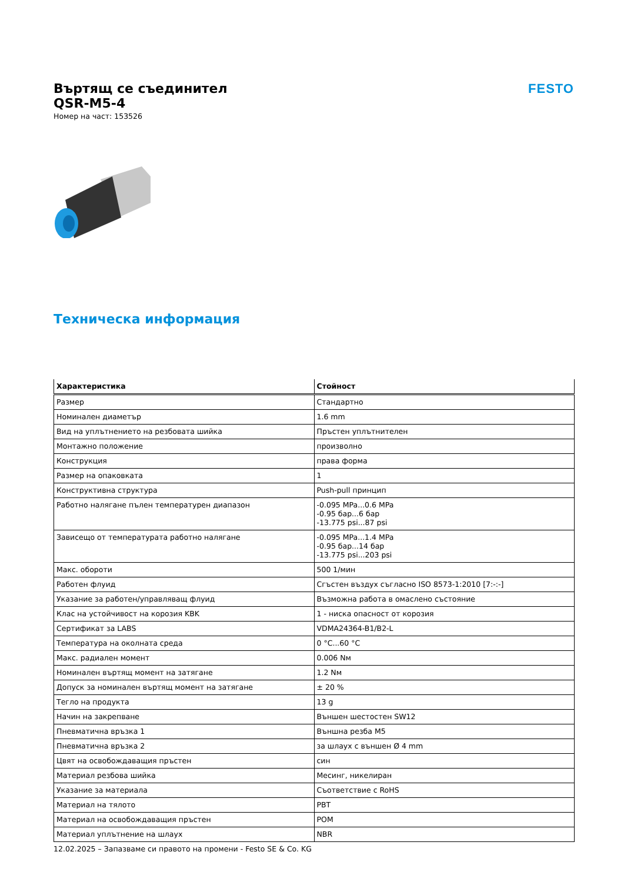Въртящ се съединител
QSR-M5-4
Номер на част: 153526
FESTO
Техническа информация
| Характеристика | Стойност |
| --- | --- |
| Размер | Стандартно |
| Номинален диаметър | 1.6 mm |
| Вид на уплътнението на резбовата шийка | Пръстен уплътнителен |
| Монтажно положение | произволно |
| Конструкция | права форма |
| Размер на опаковката | 1 |
| Конструктивна структура | Push-pull принцип |
| Работно налягане пълен температурен диапазон | -0.095 MPa...0.6 MPa -0.95 бар...6 бар -13.775 psi...87 psi |
| Зависещо от температурата работно налягане | -0.095 MPa...1.4 MPa -0.95 бар...14 бар -13.775 psi...203 psi |
| Макс. обороти | 500 1/мин |
| Работен флуид | Сгъстен въздух съгласно ISO 8573-1:2010 [7:-:-] |
| Указание за работен/управляващ флуид | Възможна работа в омаслено състояние |
| Клас на устойчивост на корозия KBK | 1 - ниска опасност от корозия |
| Сертификат за LABS | VDMA24364-B1/B2-L |
| Температура на околната среда | 0 °C...60 °C |
| Макс. радиален момент | 0.006 Nм |
| Номинален въртящ момент на затягане | 1.2 Nм |
| Допуск за номинален въртящ момент на затягане | ± 20 % |
| Тегло на продукта | 13 g |
| Начин на закрепване | Външен шестостен SW12 |
| Пневматична връзка 1 | Външна резба M5 |
| Пневматична връзка 2 | за шлаух с външен Ø 4 mm |
| Цвят на освобождаващия пръстен | син |
| Материал резбова шийка | Месинг, никелиран |
| Указание за материала | Съответствие с RoHS |
| Материал на тялото | PBT |
| Материал на освобождаващия пръстен | POM |
| Материал уплътнение на шлаух | NBR |
12.02.2025 – Запазваме си правото на промени - Festo SE & Co. KG